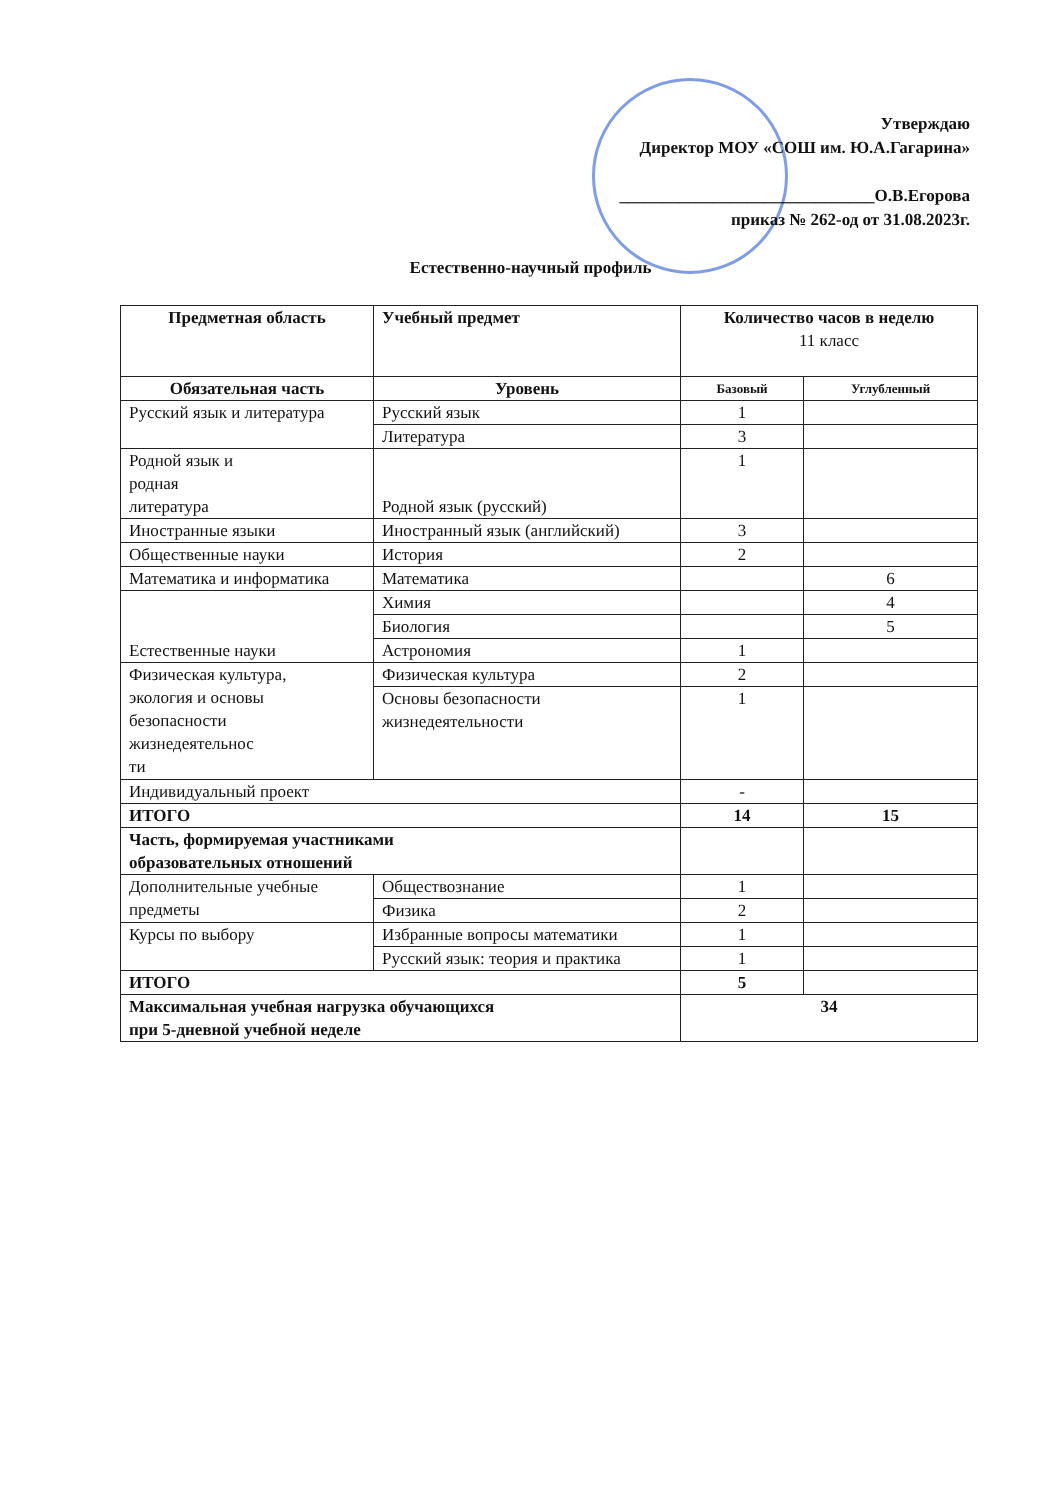Утверждаю
Директор МОУ «СОШ им. Ю.А.Гагарина»
______________________________О.В.Егорова
приказ № 262-од от 31.08.2023г.
Естественно-научный профиль
| Предметная область | Учебный предмет | Количество часов в неделю 11 класс | |
| --- | --- | --- | --- |
| Обязательная часть | Уровень | Базовый | Углубленный |
| Русский язык и литература | Русский язык | 1 | |
| | Литература | 3 | |
| Родной язык и родная литература | Родной язык (русский) | 1 | |
| Иностранные языки | Иностранный язык (английский) | 3 | |
| Общественные науки | История | 2 | |
| Математика и информатика | Математика | | 6 |
| Естественные науки | Химия | | 4 |
| | Биология | | 5 |
| | Астрономия | 1 | |
| Физическая культура, экология и основы безопасности жизнедеятельнос ти | Физическая культура | 2 | |
| | Основы безопасности жизнедеятельности | 1 | |
| Индивидуальный проект | | - | |
| ИТОГО | | 14 | 15 |
| Часть, формируемая участниками образовательных отношений | | | |
| Дополнительные учебные предметы | Обществознание | 1 | |
| | Физика | 2 | |
| Курсы по выбору | Избранные вопросы математики | 1 | |
| | Русский язык: теория и практика | 1 | |
| ИТОГО | | 5 | |
| Максимальная учебная нагрузка обучающихся при 5-дневной учебной неделе | | 34 | |